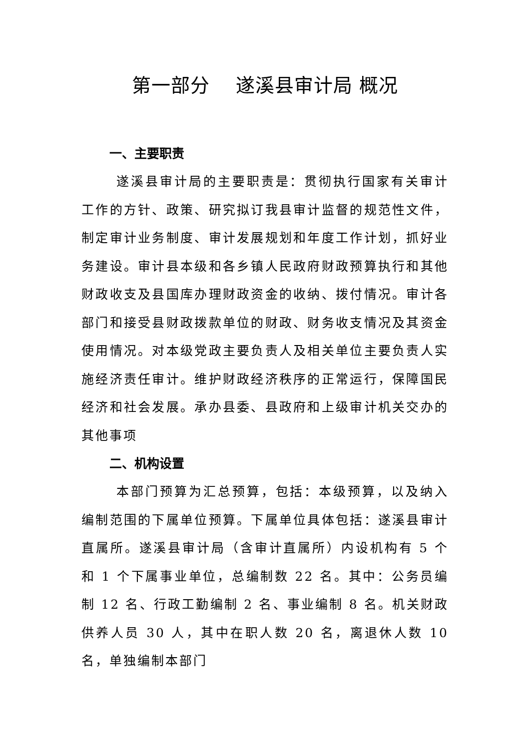第一部分 遂溪县审计局 概况
一、主要职责
遂溪县审计局的主要职责是：贯彻执行国家有关审计工作的方针、政策、研究拟订我县审计监督的规范性文件，制定审计业务制度、审计发展规划和年度工作计划，抓好业务建设。审计县本级和各乡镇人民政府财政预算执行和其他财政收支及县国库办理财政资金的收纳、拨付情况。审计各部门和接受县财政拨款单位的财政、财务收支情况及其资金使用情况。对本级党政主要负责人及相关单位主要负责人实施经济责任审计。维护财政经济秩序的正常运行，保障国民经济和社会发展。承办县委、县政府和上级审计机关交办的其他事项
二、机构设置
本部门预算为汇总预算，包括：本级预算，以及纳入编制范围的下属单位预算。下属单位具体包括：遂溪县审计直属所。遂溪县审计局（含审计直属所）内设机构有 5 个和 1 个下属事业单位，总编制数 22 名。其中：公务员编制 12 名、行政工勤编制 2 名、事业编制 8 名。机关财政供养人员 30 人，其中在职人数 20 名，离退休人数 10 名，单独编制本部门